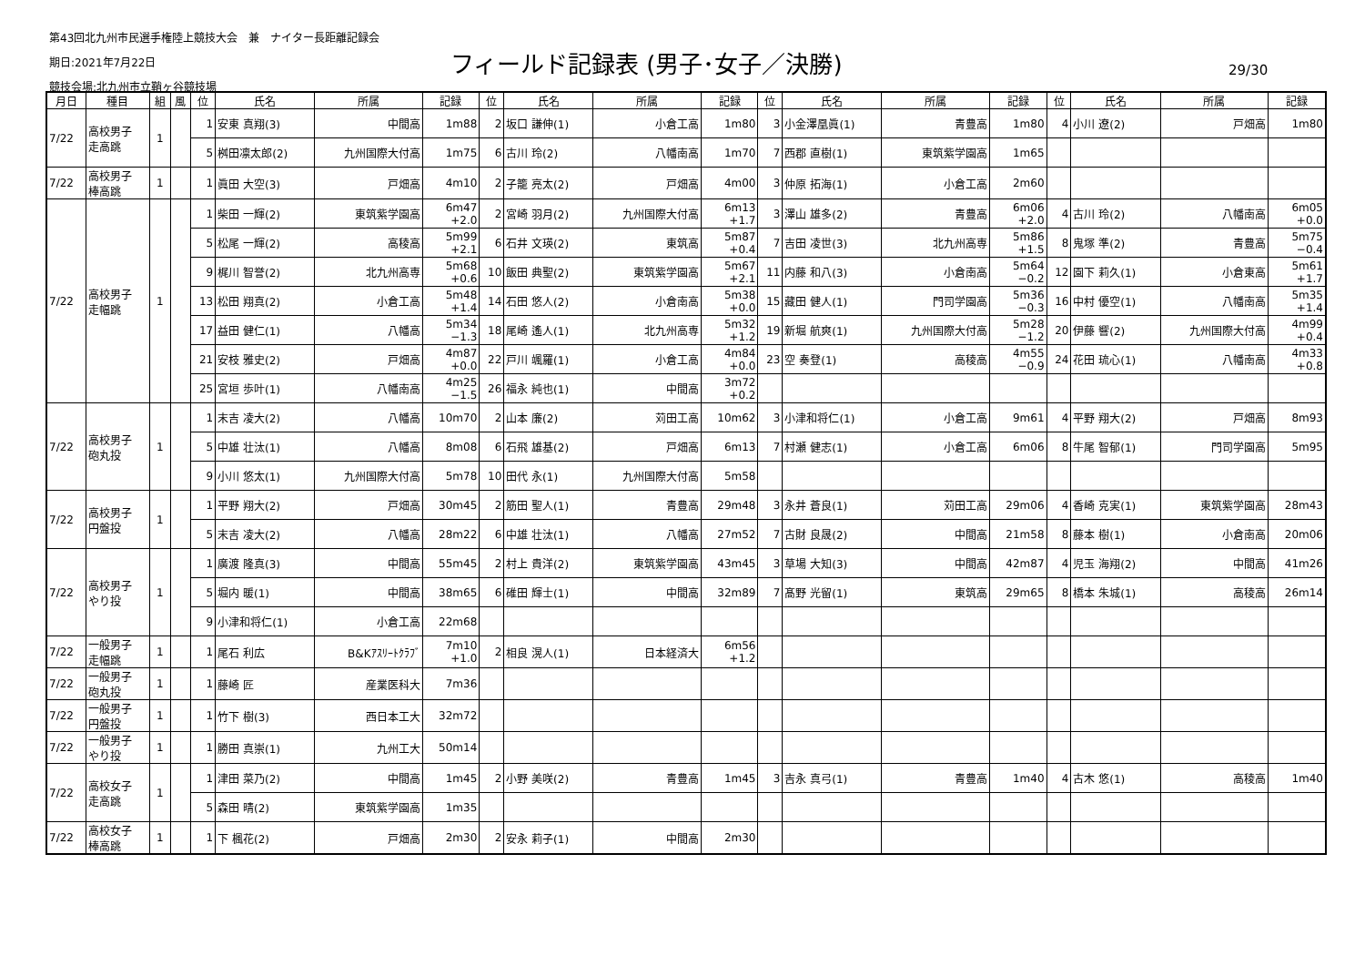第43回北九州市民選手権陸上競技大会　兼　ナイター長距離記録会
期日:2021年7月22日
競技会場:北九州市立鞘ヶ谷競技場
フィールド記録表 (男子･女子／決勝) 29/30
| 月日 | 種目 | 組 | 風 | 位 | 氏名 | 所属 | 記録 | 位 | 氏名 | 所属 | 記録 | 位 | 氏名 | 所属 | 記録 | 位 | 氏名 | 所属 | 記録 |
| --- | --- | --- | --- | --- | --- | --- | --- | --- | --- | --- | --- | --- | --- | --- | --- | --- | --- | --- | --- |
| 7/22 | 高校男子 走高跳 | 1 | | 1 | 安東 真翔(3) | 中間高 | 1m88 | 2 | 坂口 謙伸(1) | 小倉工高 | 1m80 | 3 | 小金澤凰眞(1) | 青豊高 | 1m80 | 4 | 小川 遼(2) | 戸畑高 | 1m80 |
| | | | | 5 | 桝田凛太郎(2) | 九州国際大付高 | 1m75 | 6 | 古川 玲(2) | 八幡南高 | 1m70 | 7 | 西郡 直樹(1) | 東筑紫学園高 | 1m65 | | | | |
| 7/22 | 高校男子 棒高跳 | 1 | | 1 | 眞田 大空(3) | 戸畑高 | 4m10 | 2 | 子籠 亮太(2) | 戸畑高 | 4m00 | 3 | 仲原 拓海(1) | 小倉工高 | 2m60 | | | | |
| 7/22 | 高校男子 走幅跳 | 1 | | 1 | 柴田 一輝(2) | 東筑紫学園高 | 6m47 +2.0 | 2 | 宮崎 羽月(2) | 九州国際大付高 | 6m13 +1.7 | 3 | 澤山 雄多(2) | 青豊高 | 6m06 +2.0 | 4 | 古川 玲(2) | 八幡南高 | 6m05 +0.0 |
| | | | | 5 | 松尾 一輝(2) | 高稜高 | 5m99 +2.1 | 6 | 石井 文瑛(2) | 東筑高 | 5m87 +0.4 | 7 | 吉田 凌世(3) | 北九州高専 | 5m86 +1.5 | 8 | 鬼塚 準(2) | 青豊高 | 5m75 −0.4 |
| | | | | 9 | 梶川 智誉(2) | 北九州高専 | 5m68 +0.6 | 10 | 飯田 典聖(2) | 東筑紫学園高 | 5m67 +2.1 | 11 | 内藤 和八(3) | 小倉南高 | 5m64 −0.2 | 12 | 園下 莉久(1) | 小倉東高 | 5m61 +1.7 |
| | | | | 13 | 松田 翔真(2) | 小倉工高 | 5m48 +1.4 | 14 | 石田 悠人(2) | 小倉南高 | 5m38 +0.0 | 15 | 藏田 健人(1) | 門司学園高 | 5m36 −0.3 | 16 | 中村 優空(1) | 八幡南高 | 5m35 +1.4 |
| | | | | 17 | 益田 健仁(1) | 八幡高 | 5m34 −1.3 | 18 | 尾崎 遙人(1) | 北九州高専 | 5m32 +1.2 | 19 | 新堀 航爽(1) | 九州国際大付高 | 5m28 −1.2 | 20 | 伊藤 響(2) | 九州国際大付高 | 4m99 +0.4 |
| | | | | 21 | 安枝 雅史(2) | 戸畑高 | 4m87 +0.0 | 22 | 戸川 颯羅(1) | 小倉工高 | 4m84 +0.0 | 23 | 空 奏登(1) | 高稜高 | 4m55 −0.9 | 24 | 花田 琉心(1) | 八幡南高 | 4m33 +0.8 |
| | | | | 25 | 宮垣 歩叶(1) | 八幡南高 | 4m25 −1.5 | 26 | 福永 純也(1) | 中間高 | 3m72 +0.2 | | | | | | | | |
| 7/22 | 高校男子 砲丸投 | 1 | | 1 | 末吉 凌大(2) | 八幡高 | 10m70 | 2 | 山本 廉(2) | 苅田工高 | 10m62 | 3 | 小津和将仁(1) | 小倉工高 | 9m61 | 4 | 平野 翔大(2) | 戸畑高 | 8m93 |
| | | | | 5 | 中雄 壮汰(1) | 八幡高 | 8m08 | 6 | 石飛 雄基(2) | 戸畑高 | 6m13 | 7 | 村瀬 健志(1) | 小倉工高 | 6m06 | 8 | 牛尾 智郁(1) | 門司学園高 | 5m95 |
| | | | | 9 | 小川 悠太(1) | 九州国際大付高 | 5m78 | 10 | 田代 永(1) | 九州国際大付高 | 5m58 | | | | | | | | |
| 7/22 | 高校男子 円盤投 | 1 | | 1 | 平野 翔大(2) | 戸畑高 | 30m45 | 2 | 筋田 聖人(1) | 青豊高 | 29m48 | 3 | 永井 蒼良(1) | 苅田工高 | 29m06 | 4 | 香崎 克実(1) | 東筑紫学園高 | 28m43 |
| | | | | 5 | 末吉 凌大(2) | 八幡高 | 28m22 | 6 | 中雄 壮汰(1) | 八幡高 | 27m52 | 7 | 古財 良晟(2) | 中間高 | 21m58 | 8 | 藤本 樹(1) | 小倉南高 | 20m06 |
| 7/22 | 高校男子 やり投 | 1 | | 1 | 廣渡 隆真(3) | 中間高 | 55m45 | 2 | 村上 貴洋(2) | 東筑紫学園高 | 43m45 | 3 | 草場 大知(3) | 中間高 | 42m87 | 4 | 児玉 海翔(2) | 中間高 | 41m26 |
| | | | | 5 | 堀内 暖(1) | 中間高 | 38m65 | 6 | 碓田 輝士(1) | 中間高 | 32m89 | 7 | 髙野 光留(1) | 東筑高 | 29m65 | 8 | 橋本 朱城(1) | 高稜高 | 26m14 |
| | | | | 9 | 小津和将仁(1) | 小倉工高 | 22m68 | | | | | | | | | | | | |
| 7/22 | 一般男子 走幅跳 | 1 | | 1 | 尾石 利広 | B&Kｱｽﾘｰﾄｸﾗﾌﾞ | 7m10 +1.0 | 2 | 相良 滉人(1) | 日本経済大 | 6m56 +1.2 | | | | | | | | |
| 7/22 | 一般男子 砲丸投 | 1 | | 1 | 藤崎 匠 | 産業医科大 | 7m36 | | | | | | | | | | | | |
| 7/22 | 一般男子 円盤投 | 1 | | 1 | 竹下 樹(3) | 西日本工大 | 32m72 | | | | | | | | | | | | |
| 7/22 | 一般男子 やり投 | 1 | | 1 | 勝田 真崇(1) | 九州工大 | 50m14 | | | | | | | | | | | | |
| 7/22 | 高校女子 走高跳 | 1 | | 1 | 津田 菜乃(2) | 中間高 | 1m45 | 2 | 小野 美咲(2) | 青豊高 | 1m45 | 3 | 吉永 真弓(1) | 青豊高 | 1m40 | 4 | 古木 悠(1) | 高稜高 | 1m40 |
| | | | | 5 | 森田 晴(2) | 東筑紫学園高 | 1m35 | | | | | | | | | | | | |
| 7/22 | 高校女子 棒高跳 | 1 | | 1 | 下 楓花(2) | 戸畑高 | 2m30 | 2 | 安永 莉子(1) | 中間高 | 2m30 | | | | | | | | |